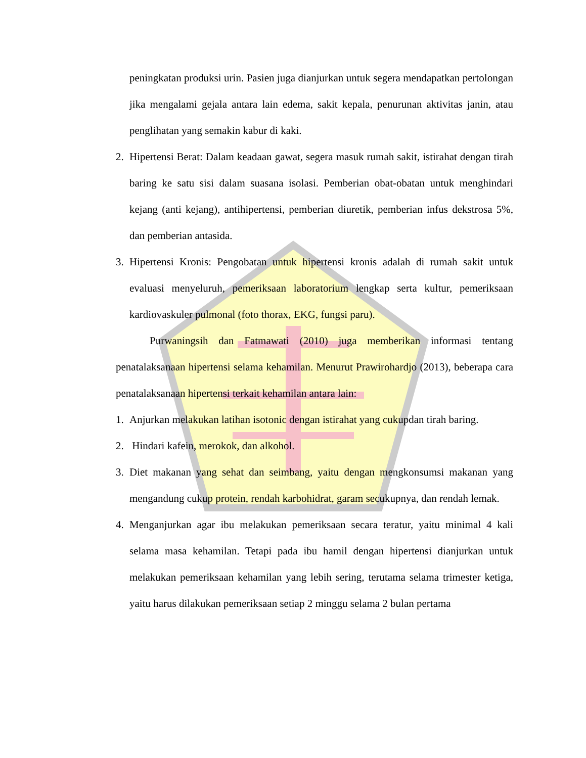peningkatan produksi urin. Pasien juga dianjurkan untuk segera mendapatkan pertolongan jika mengalami gejala antara lain edema, sakit kepala, penurunan aktivitas janin, atau penglihatan yang semakin kabur di kaki.
2. Hipertensi Berat: Dalam keadaan gawat, segera masuk rumah sakit, istirahat dengan tirah baring ke satu sisi dalam suasana isolasi. Pemberian obat-obatan untuk menghindari kejang (anti kejang), antihipertensi, pemberian diuretik, pemberian infus dekstrosa 5%, dan pemberian antasida.
3. Hipertensi Kronis: Pengobatan untuk hipertensi kronis adalah di rumah sakit untuk evaluasi menyeluruh, pemeriksaan laboratorium lengkap serta kultur, pemeriksaan kardiovaskuler pulmonal (foto thorax, EKG, fungsi paru).
Purwaningsih dan Fatmawati (2010) juga memberikan informasi tentang penatalaksanaan hipertensi selama kehamilan. Menurut Prawirohardjo (2013), beberapa cara penatalaksanaan hipertensi terkait kehamilan antara lain:
1. Anjurkan melakukan latihan isotonic dengan istirahat yang cukupdan tirah baring.
2. Hindari kafein, merokok, dan alkohol.
3. Diet makanan yang sehat dan seimbang, yaitu dengan mengkonsumsi makanan yang mengandung cukup protein, rendah karbohidrat, garam secukupnya, dan rendah lemak.
4. Menganjurkan agar ibu melakukan pemeriksaan secara teratur, yaitu minimal 4 kali selama masa kehamilan. Tetapi pada ibu hamil dengan hipertensi dianjurkan untuk melakukan pemeriksaan kehamilan yang lebih sering, terutama selama trimester ketiga, yaitu harus dilakukan pemeriksaan setiap 2 minggu selama 2 bulan pertama